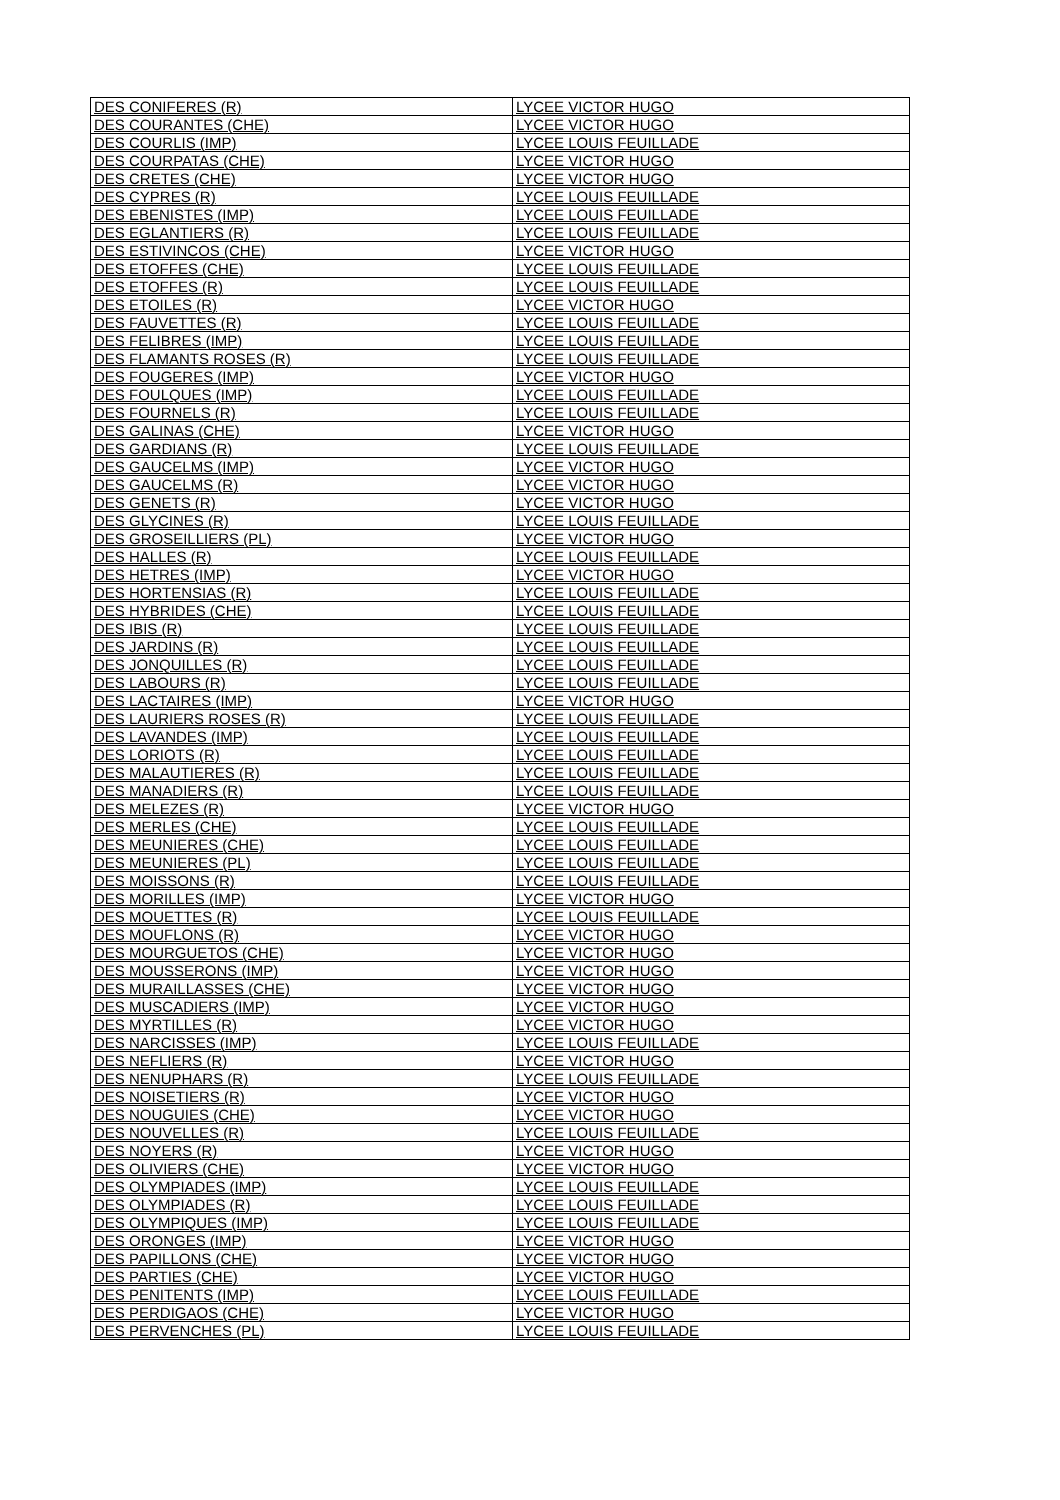| DES CONIFERES (R) | LYCEE VICTOR HUGO |
| DES COURANTES (CHE) | LYCEE VICTOR HUGO |
| DES COURLIS (IMP) | LYCEE LOUIS FEUILLADE |
| DES COURPATAS (CHE) | LYCEE VICTOR HUGO |
| DES CRETES (CHE) | LYCEE VICTOR HUGO |
| DES CYPRES (R) | LYCEE LOUIS FEUILLADE |
| DES EBENISTES (IMP) | LYCEE LOUIS FEUILLADE |
| DES EGLANTIERS (R) | LYCEE LOUIS FEUILLADE |
| DES ESTIVINCOS (CHE) | LYCEE VICTOR HUGO |
| DES ETOFFES (CHE) | LYCEE LOUIS FEUILLADE |
| DES ETOFFES (R) | LYCEE LOUIS FEUILLADE |
| DES ETOILES (R) | LYCEE VICTOR HUGO |
| DES FAUVETTES (R) | LYCEE LOUIS FEUILLADE |
| DES FELIBRES (IMP) | LYCEE LOUIS FEUILLADE |
| DES FLAMANTS ROSES (R) | LYCEE LOUIS FEUILLADE |
| DES FOUGERES (IMP) | LYCEE VICTOR HUGO |
| DES FOULQUES (IMP) | LYCEE LOUIS FEUILLADE |
| DES FOURNELS (R) | LYCEE LOUIS FEUILLADE |
| DES GALINAS (CHE) | LYCEE VICTOR HUGO |
| DES GARDIANS (R) | LYCEE LOUIS FEUILLADE |
| DES GAUCELMS (IMP) | LYCEE VICTOR HUGO |
| DES GAUCELMS (R) | LYCEE VICTOR HUGO |
| DES GENETS (R) | LYCEE VICTOR HUGO |
| DES GLYCINES (R) | LYCEE LOUIS FEUILLADE |
| DES GROSEILLIERS (PL) | LYCEE VICTOR HUGO |
| DES HALLES (R) | LYCEE LOUIS FEUILLADE |
| DES HETRES (IMP) | LYCEE VICTOR HUGO |
| DES HORTENSIAS (R) | LYCEE LOUIS FEUILLADE |
| DES HYBRIDES (CHE) | LYCEE LOUIS FEUILLADE |
| DES IBIS (R) | LYCEE LOUIS FEUILLADE |
| DES JARDINS (R) | LYCEE LOUIS FEUILLADE |
| DES JONQUILLES (R) | LYCEE LOUIS FEUILLADE |
| DES LABOURS (R) | LYCEE LOUIS FEUILLADE |
| DES LACTAIRES (IMP) | LYCEE VICTOR HUGO |
| DES LAURIERS ROSES (R) | LYCEE LOUIS FEUILLADE |
| DES LAVANDES (IMP) | LYCEE LOUIS FEUILLADE |
| DES LORIOTS (R) | LYCEE LOUIS FEUILLADE |
| DES MALAUTIERES (R) | LYCEE LOUIS FEUILLADE |
| DES MANADIERS (R) | LYCEE LOUIS FEUILLADE |
| DES MELEZES (R) | LYCEE VICTOR HUGO |
| DES MERLES (CHE) | LYCEE LOUIS FEUILLADE |
| DES MEUNIERES (CHE) | LYCEE LOUIS FEUILLADE |
| DES MEUNIERES (PL) | LYCEE LOUIS FEUILLADE |
| DES MOISSONS (R) | LYCEE LOUIS FEUILLADE |
| DES MORILLES (IMP) | LYCEE VICTOR HUGO |
| DES MOUETTES (R) | LYCEE LOUIS FEUILLADE |
| DES MOUFLONS (R) | LYCEE VICTOR HUGO |
| DES MOURGUETOS (CHE) | LYCEE VICTOR HUGO |
| DES MOUSSERONS (IMP) | LYCEE VICTOR HUGO |
| DES MURAILLASSES (CHE) | LYCEE VICTOR HUGO |
| DES MUSCADIERS (IMP) | LYCEE VICTOR HUGO |
| DES MYRTILLES (R) | LYCEE VICTOR HUGO |
| DES NARCISSES (IMP) | LYCEE LOUIS FEUILLADE |
| DES NEFLIERS (R) | LYCEE VICTOR HUGO |
| DES NENUPHARS (R) | LYCEE LOUIS FEUILLADE |
| DES NOISETIERS (R) | LYCEE VICTOR HUGO |
| DES NOUGUIES (CHE) | LYCEE VICTOR HUGO |
| DES NOUVELLES (R) | LYCEE LOUIS FEUILLADE |
| DES NOYERS (R) | LYCEE VICTOR HUGO |
| DES OLIVIERS (CHE) | LYCEE VICTOR HUGO |
| DES OLYMPIADES (IMP) | LYCEE LOUIS FEUILLADE |
| DES OLYMPIADES (R) | LYCEE LOUIS FEUILLADE |
| DES OLYMPIQUES (IMP) | LYCEE LOUIS FEUILLADE |
| DES ORONGES (IMP) | LYCEE VICTOR HUGO |
| DES PAPILLONS (CHE) | LYCEE VICTOR HUGO |
| DES PARTIES (CHE) | LYCEE VICTOR HUGO |
| DES PENITENTS (IMP) | LYCEE LOUIS FEUILLADE |
| DES PERDIGAOS (CHE) | LYCEE VICTOR HUGO |
| DES PERVENCHES (PL) | LYCEE LOUIS FEUILLADE |